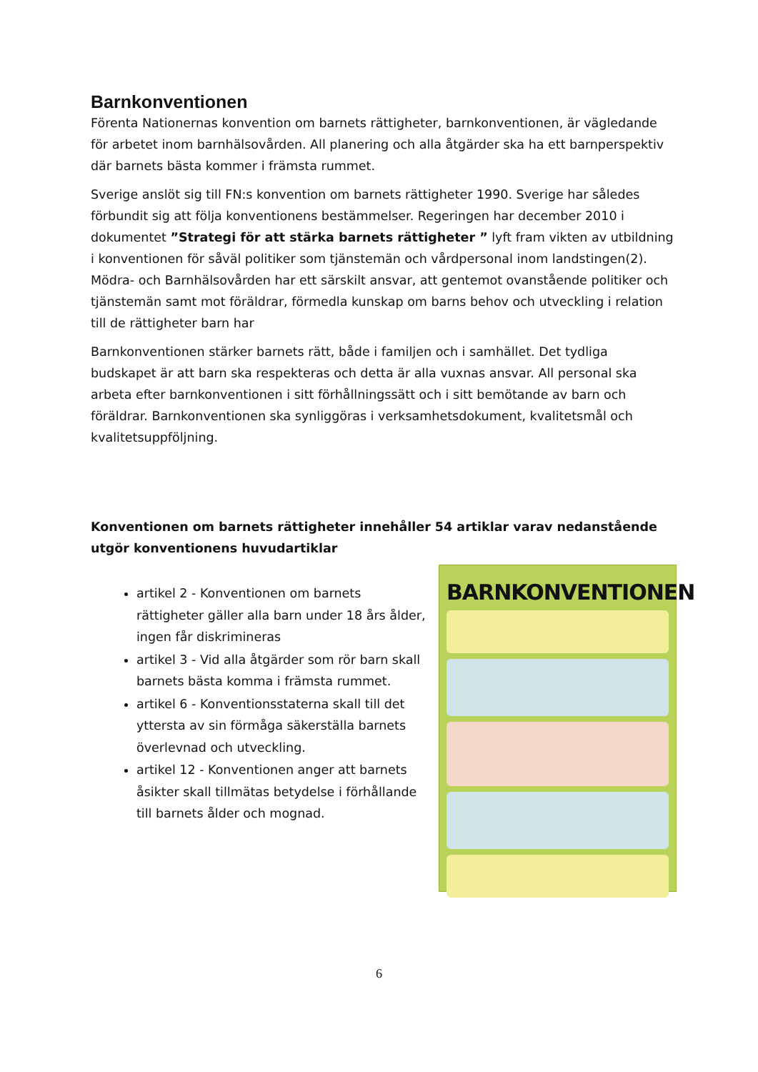Barnkonventionen
Förenta Nationernas konvention om barnets rättigheter, barnkonventionen, är vägledande för arbetet inom barnhälsovården. All planering och alla åtgärder ska ha ett barnperspektiv där barnets bästa kommer i främsta rummet.
Sverige anslöt sig till FN:s konvention om barnets rättigheter 1990. Sverige har således förbundit sig att följa konventionens bestämmelser. Regeringen har december 2010 i dokumentet ”Strategi för att stärka barnets rättigheter ” lyft fram vikten av utbildning i konventionen för såväl politiker som tjänstemän och vårdpersonal inom landstingen(2). Mödra- och Barnhälsovården har ett särskilt ansvar, att gentemot ovanstående politiker och tjänstemän samt mot föräldrar, förmedla kunskap om barns behov och utveckling i relation till de rättigheter barn har
Barnkonventionen stärker barnets rätt, både i familjen och i samhället. Det tydliga budskapet är att barn ska respekteras och detta är alla vuxnas ansvar. All personal ska arbeta efter barnkonventionen i sitt förhållningssätt och i sitt bemötande av barn och föräldrar. Barnkonventionen ska synliggöras i verksamhetsdokument, kvalitetsmål och kvalitetsuppföljning.
Konventionen om barnets rättigheter innehåller 54 artiklar varav nedanstående utgör konventionens huvudartiklar
artikel 2 - Konventionen om barnets rättigheter gäller alla barn under 18 års ålder, ingen får diskrimineras
artikel 3 - Vid alla åtgärder som rör barn skall barnets bästa komma i främsta rummet.
artikel 6 - Konventionsstaterna skall till det yttersta av sin förmåga säkerställa barnets överlevnad och utveckling.
artikel 12 - Konventionen anger att barnets åsikter skall tillmätas betydelse i förhållande till barnets ålder och mognad.
BARNKONVENTIONEN
6